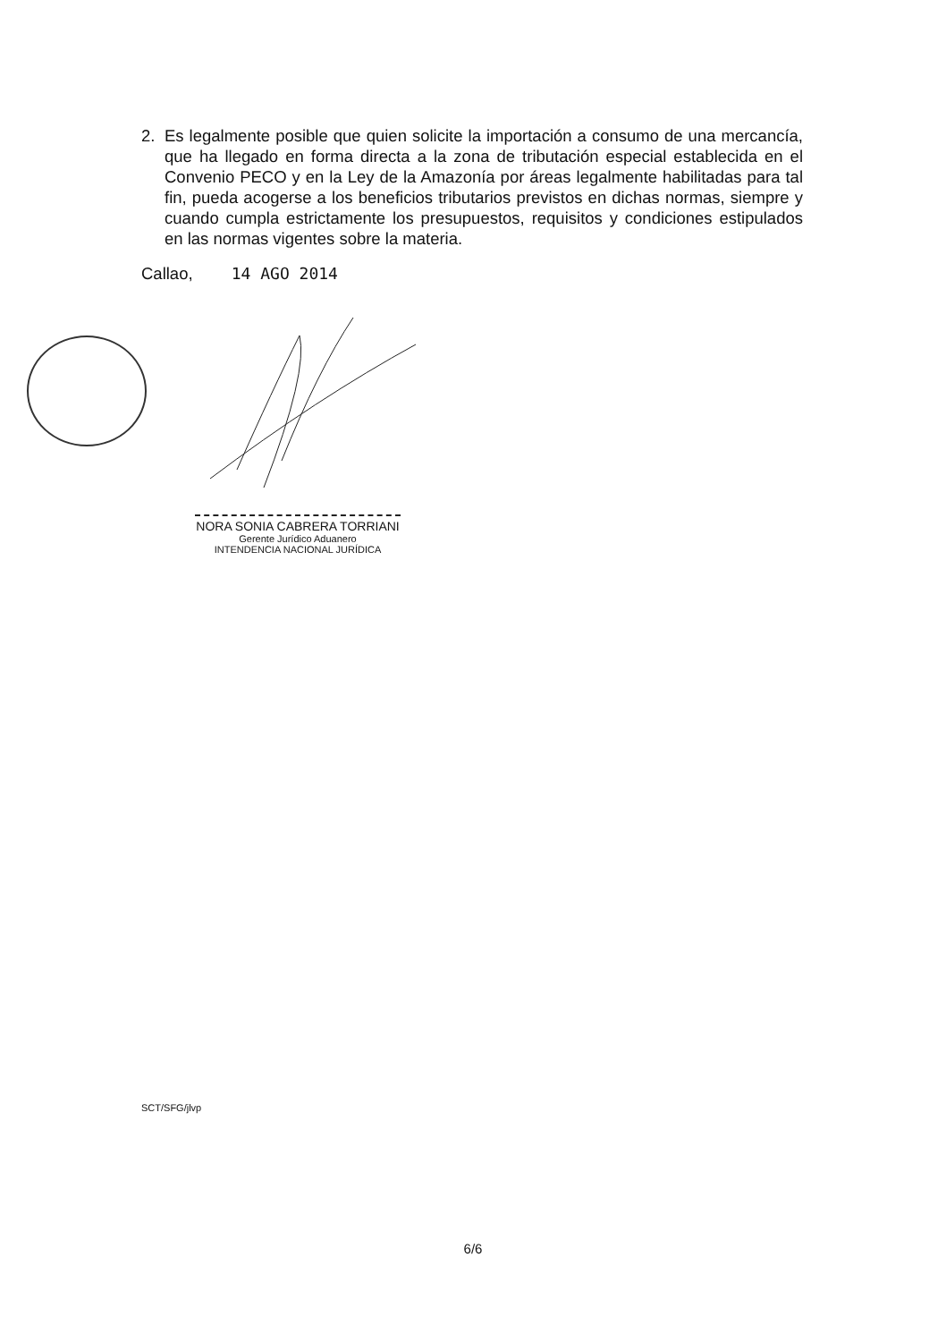2. Es legalmente posible que quien solicite la importación a consumo de una mercancía, que ha llegado en forma directa a la zona de tributación especial establecida en el Convenio PECO y en la Ley de la Amazonía por áreas legalmente habilitadas para tal fin, pueda acogerse a los beneficios tributarios previstos en dichas normas, siempre y cuando cumpla estrictamente los presupuestos, requisitos y condiciones estipulados en las normas vigentes sobre la materia.
Callao, 14 AGO 2014
NORA SONIA CABRERA TORRIANI
Gerente Jurídico Aduanero
INTENDENCIA NACIONAL JURÍDICA
SCT/SFG/jlvp
6/6